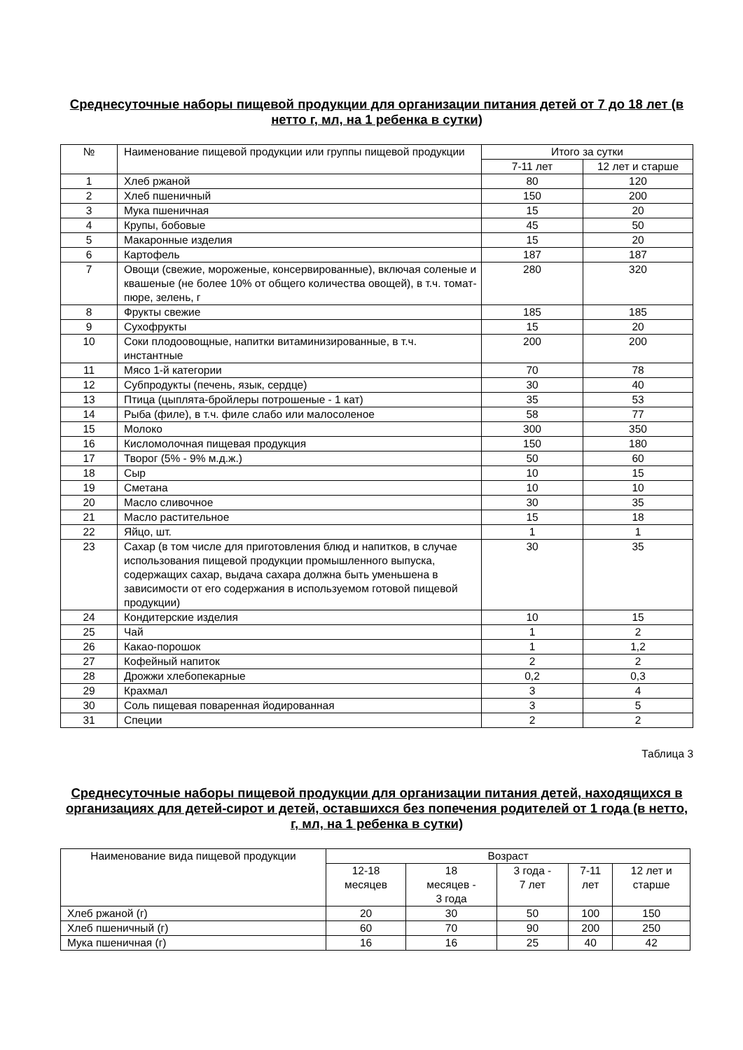Среднесуточные наборы пищевой продукции для организации питания детей от 7 до 18 лет (в нетто г, мл, на 1 ребенка в сутки)
| № | Наименование пищевой продукции или группы пищевой продукции | Итого за сутки | |
| --- | --- | --- | --- |
| | | 7-11 лет | 12 лет и старше |
| 1 | Хлеб ржаной | 80 | 120 |
| 2 | Хлеб пшеничный | 150 | 200 |
| 3 | Мука пшеничная | 15 | 20 |
| 4 | Крупы, бобовые | 45 | 50 |
| 5 | Макаронные изделия | 15 | 20 |
| 6 | Картофель | 187 | 187 |
| 7 | Овощи (свежие, мороженые, консервированные), включая соленые и квашеные (не более 10% от общего количества овощей), в т.ч. томат-пюре, зелень, г | 280 | 320 |
| 8 | Фрукты свежие | 185 | 185 |
| 9 | Сухофрукты | 15 | 20 |
| 10 | Соки плодоовощные, напитки витаминизированные, в т.ч. инстантные | 200 | 200 |
| 11 | Мясо 1-й категории | 70 | 78 |
| 12 | Субпродукты (печень, язык, сердце) | 30 | 40 |
| 13 | Птица (цыплята-бройлеры потрошеные - 1 кат) | 35 | 53 |
| 14 | Рыба (филе), в т.ч. филе слабо или малосоленое | 58 | 77 |
| 15 | Молоко | 300 | 350 |
| 16 | Кисломолочная пищевая продукция | 150 | 180 |
| 17 | Творог (5% - 9% м.д.ж.) | 50 | 60 |
| 18 | Сыр | 10 | 15 |
| 19 | Сметана | 10 | 10 |
| 20 | Масло сливочное | 30 | 35 |
| 21 | Масло растительное | 15 | 18 |
| 22 | Яйцо, шт. | 1 | 1 |
| 23 | Сахар (в том числе для приготовления блюд и напитков, в случае использования пищевой продукции промышленного выпуска, содержащих сахар, выдача сахара должна быть уменьшена в зависимости от его содержания в используемом готовой пищевой продукции) | 30 | 35 |
| 24 | Кондитерские изделия | 10 | 15 |
| 25 | Чай | 1 | 2 |
| 26 | Какао-порошок | 1 | 1,2 |
| 27 | Кофейный напиток | 2 | 2 |
| 28 | Дрожжи хлебопекарные | 0,2 | 0,3 |
| 29 | Крахмал | 3 | 4 |
| 30 | Соль пищевая поваренная йодированная | 3 | 5 |
| 31 | Специи | 2 | 2 |
Таблица 3
Среднесуточные наборы пищевой продукции для организации питания детей, находящихся в организациях для детей-сирот и детей, оставшихся без попечения родителей от 1 года (в нетто, г, мл, на 1 ребенка в сутки)
| Наименование вида пищевой продукции | Возраст | | | | |
| --- | --- | --- | --- | --- | --- |
| | 12-18 месяцев | 18 месяцев - 3 года | 3 года - 7 лет | 7-11 лет | 12 лет и старше |
| Хлеб ржаной (г) | 20 | 30 | 50 | 100 | 150 |
| Хлеб пшеничный (г) | 60 | 70 | 90 | 200 | 250 |
| Мука пшеничная (г) | 16 | 16 | 25 | 40 | 42 |